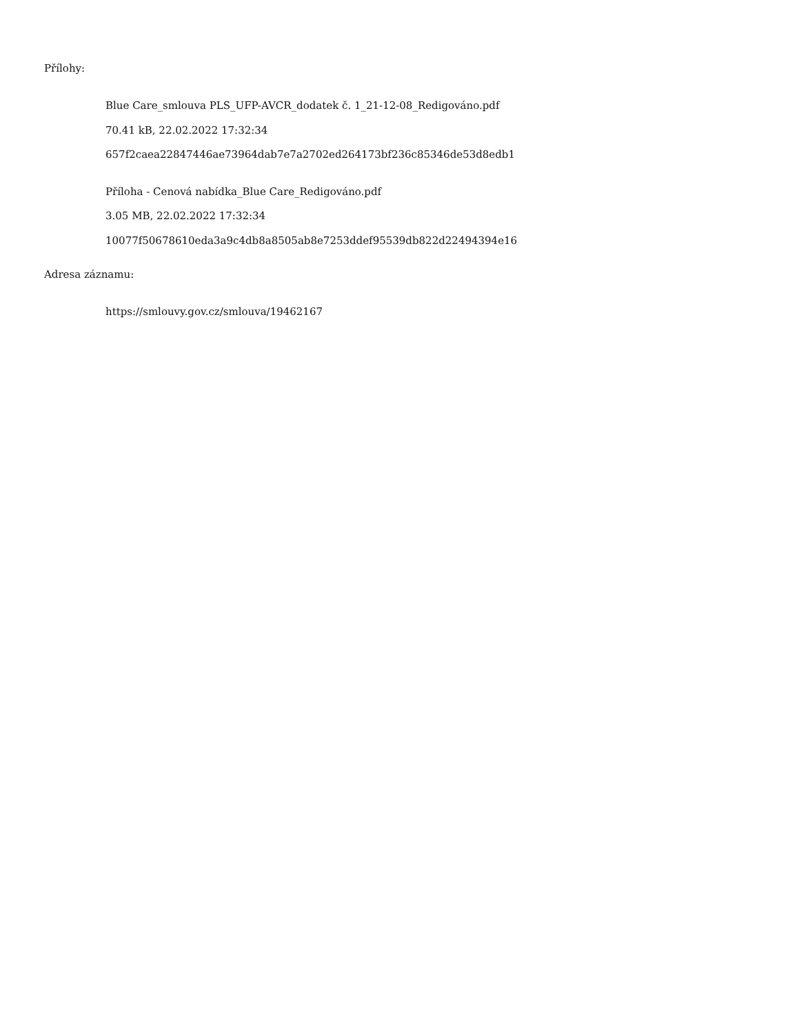Přílohy:
Blue Care_smlouva PLS_UFP-AVCR_dodatek č. 1_21-12-08_Redigováno.pdf
70.41 kB, 22.02.2022 17:32:34
657f2caea22847446ae73964dab7e7a2702ed264173bf236c85346de53d8edb1
Příloha - Cenová nabídka_Blue Care_Redigováno.pdf
3.05 MB, 22.02.2022 17:32:34
10077f50678610eda3a9c4db8a8505ab8e7253ddef95539db822d22494394e16
Adresa záznamu:
https://smlouvy.gov.cz/smlouva/19462167